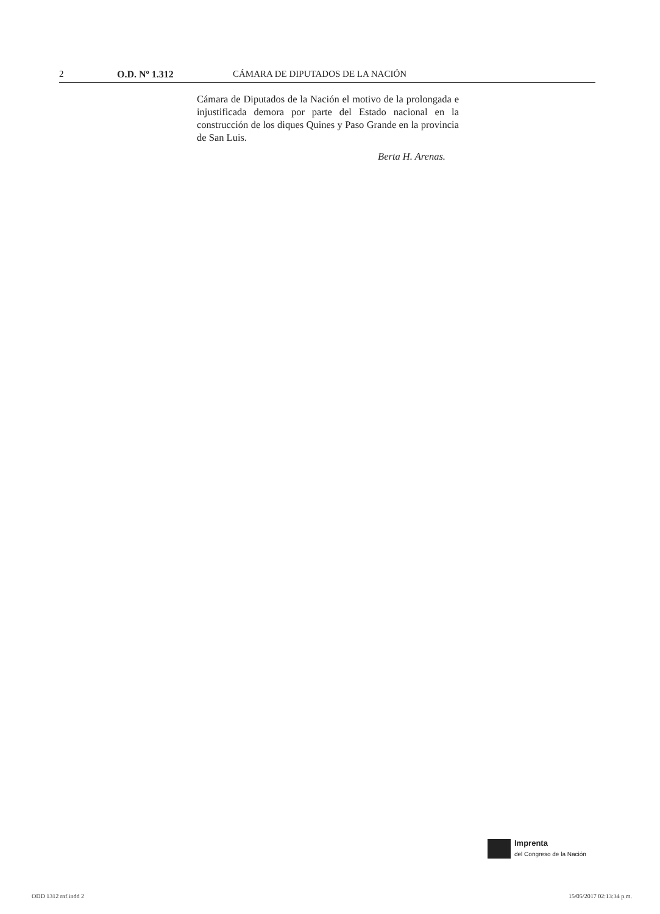2 O.D. Nº 1.312 CÁMARA DE DIPUTADOS DE LA NACIÓN
Cámara de Diputados de la Nación el motivo de la prolongada e injustificada demora por parte del Estado nacional en la construcción de los diques Quines y Paso Grande en la provincia de San Luis.
Berta H. Arenas.
Imprenta
del Congreso de la Nación
ODD 1312 rnf.indd 2 15/05/2017 02:13:34 p.m.